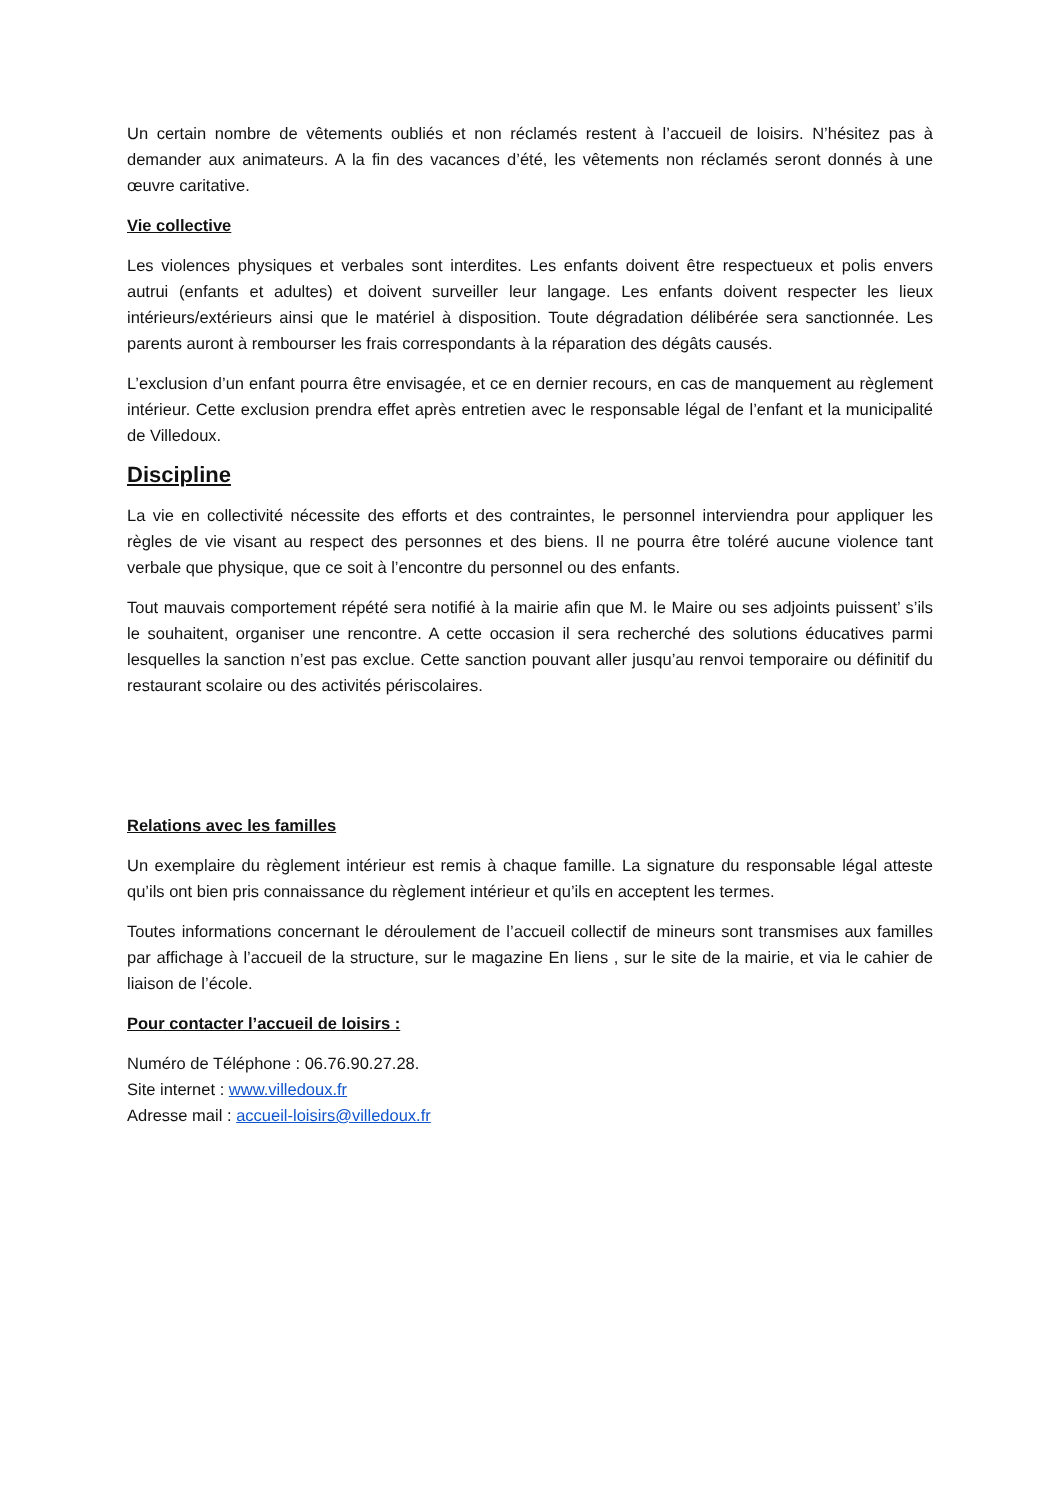Un certain nombre de vêtements oubliés et non réclamés restent à l’accueil de loisirs. N’hésitez pas à demander aux animateurs. A la fin des vacances d’été, les vêtements non réclamés seront donnés à une œuvre caritative.
Vie collective
Les violences physiques et verbales sont interdites. Les enfants doivent être respectueux et polis envers autrui (enfants et adultes) et doivent surveiller leur langage. Les enfants doivent respecter les lieux intérieurs/extérieurs ainsi que le matériel à disposition. Toute dégradation délibérée sera sanctionnée. Les parents auront à rembourser les frais correspondants à la réparation des dégâts causés.
L’exclusion d’un enfant pourra être envisagée, et ce en dernier recours, en cas de manquement au règlement intérieur. Cette exclusion prendra effet après entretien avec le responsable légal de l’enfant et la municipalité de Villedoux.
Discipline
La vie en collectivité nécessite des efforts et des contraintes, le personnel interviendra pour appliquer les règles de vie visant au respect des personnes et des biens. Il ne pourra être toléré aucune violence tant verbale que physique, que ce soit à l’encontre du personnel ou des enfants.
Tout mauvais comportement répété sera notifié à la mairie afin que M. le Maire ou ses adjoints puissent’ s’ils le souhaitent, organiser une rencontre. A cette occasion il sera recherché des solutions éducatives parmi lesquelles la sanction n’est pas exclue. Cette sanction pouvant aller jusqu’au renvoi temporaire ou définitif du restaurant scolaire ou des activités périscolaires.
Relations avec les familles
Un exemplaire du règlement intérieur est remis à chaque famille. La signature du responsable légal atteste qu’ils ont bien pris connaissance du règlement intérieur et qu’ils en acceptent les termes.
Toutes informations concernant le déroulement de l’accueil collectif de mineurs sont transmises aux familles par affichage à l’accueil de la structure, sur le magazine En liens , sur le site de la mairie, et via le cahier de liaison de l’école.
Pour contacter l’accueil de loisirs :
Numéro de Téléphone : 06.76.90.27.28.
Site internet : www.villedoux.fr
Adresse mail : accueil-loisirs@villedoux.fr